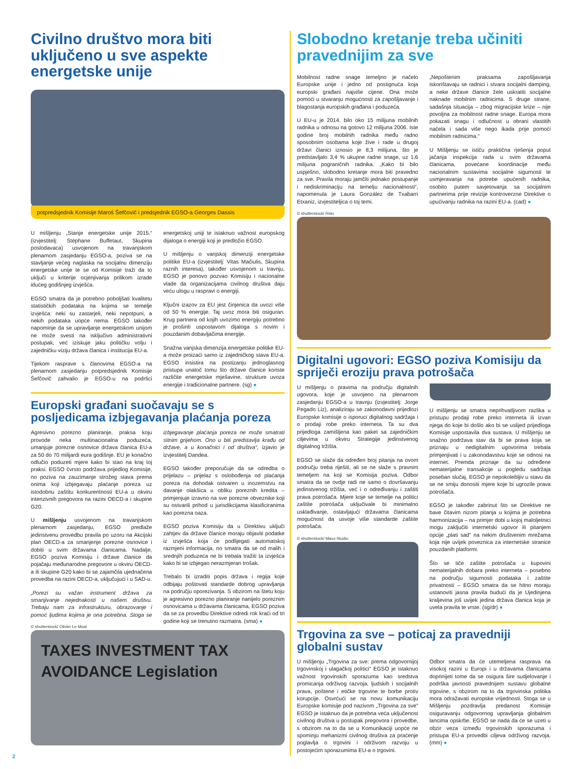Civilno društvo mora biti uključeno u sve aspekte energetske unije
potpredsjednik Komisije Maroš Šefčovič i predsjednik EGSO-a Georges Dassis
U mišljenju „Stanje energetske unije 2015.“ (izvjestitelj: Stéphane Buffetaut, Skupina poslodavaca) usvojenom na travanjskom plenarnom zasjedanju EGSO-a, poziva se na stavljanje većeg naglaska na socijalnu dimenziju energetske unije te se od Komisije traži da to uključi u kriterije ocjenjivanja prilikom izrade idućeg godišnjeg izvješća.
EGSO smatra da je potrebno poboljšati kvalitetu statističkih podataka na kojima se temelje izvješća: neki su zastarjeli, neki nepotpuni, a nekih podataka uopće nema. EGSO također napominje da se upravljanje energetskom unijom ne može svesti na isključivo administrativni postupak, već iziskuje jaku političku volju i zajedničku viziju država članica i institucija EU-a.
Tijekom rasprave s članovima EGSO-a na plenarnom zasjedanju potpredsjednik Komisije Šefčovič zahvalio je EGSO-u na podršci energetskoj uniji te istaknuo važnost europskog dijaloga o energiji koji je predložio EGSO.
U mišljenju o vanjskoj dimenziji energetske politike EU-a (izvjestitelj: Vitas Mačiulis, Skupina raznih interesa), također usvojenom u travnju, EGSO je ponovo pozvao Komisiju i nacionalne vlade da organizacijama civilnog društva daju veću ulogu u raspravi o energiji.
Ključni izazov za EU jest činjenica da uvozi više od 50 % energije. Taj uvoz mora biti osiguran. Krug partnera od kojih uvozimo energiju potrebno je proširiti uspostavom dijaloga s novim i pouzdanim dobavljačima energije.
Snažna vanjska dimenzija energetske politike EU-a može proizaći samo iz zajedničkog stava EU-a. EGSO insistira na postizanju jednoglasnog pristupa unatoč tomu što države članice koriste različite energetske mješavine, strukture uvoza energije i tradicionalne partnere. (sg) ●
Europski građani suočavaju se s posljedicama izbjegavanja plaćanja poreza
Agresivno porezno planiranje, praksa koju provode neka multinacionalna poduzeća, umanjuje porezne osnovice država članica EU-a za 50 do 70 milijardi eura godišnje. EU je konačno odlučio poduzeti mjere kako bi stao na kraj toj praksi. EGSO čvrsto podržava prijedlog Komisije, no poziva na zauzimanje strožeg stava prema onima koji izbjegavaju plaćanje poreza uz istodobnu zaštitu konkurentnosti EU-a u okviru intenzivnih pregovora na razini OECD-a i skupine G20.
U mišljenju usvojenom na travanjskom plenarnom zasjedanju, EGSO predlaže jedinstvenu provedbu pravila po uzoru na Akcijski plan OECD-a za smanjenje porezne osnovice i dobiti u svim državama članicama. Nadalje, EGSO poziva Komisiju i države članice da pojačaju međunarodne pregovore u okviru OECD-a ili skupine G20 kako bi se zajamčila ujednačena provedba na razini OECD-a, uključujući i u SAD-u.
„Porezi su važan instrument država za smanjivanje nejednakosti u našem društvu. Trebaju nam za infrastrukturu, obrazovanje i pomoć ljudima kojima je ona potrebna. Stoga se izbjegavanje plaćanja poreza ne može smatrati sitnim grijehom. Ono u biti predstavlja krađu od države, a u konačnici i od društva“, izjavio je izvjestitelj Dandea.
EGSO također preporučuje da se odredba o prijelazu – prijelaz s oslobođenja od plaćanja poreza na dohodak ostvaren u inozemstvu na davanje olakšica u obliku poreznih kredita – primjenjuje izravno na sve porezne obveznike koji su ostvarili prihod u jurisdikcijama klasificiranima kao porezna oaza.
EGSO poziva Komisiju da u Direktivu uključi zahtjev da države članice moraju objaviti podatke iz izvješća koja će podlijegati automatskoj razmjeni informacija, no smatra da se od malih i srednjih poduzeća ne bi trebala tražiti ta izvješća kako bi se izbjegao nerazmjeran trošak.
Trebalo bi izraditi popis država i regija koje odbijaju poštovati standarde dobrog upravljanja na području oporezivanja. S obzirom na štetu koju je agresivno porezno planiranje nanijelo poreznim osnovicama u državama članicama, EGSO poziva da se za provedbu Direktive odredi rok kraći od tri godine koji se trenutno razmatra. (sma) ●
© shutterstock/ Olivier Le Moal
TAXES INVESTMENT TAX AVOIDANCE Legislation
Slobodno kretanje treba učiniti pravednijim za sve
Mobilnost radne snage temeljno je načelo Europske unije i jedno od postignuća koja europski građani najviše cijene. Ona može pomoći u stvaranju mogućnosti za zapošljavanje i blagostanja europskih građana i poduzeća.
U EU-u je 2014. bilo oko 15 milijuna mobilnih radnika u odnosu na gotovo 12 milijuna 2006. Iste godine broj mobilnih radnika među radno sposobnim osobama koje žive i rade u drugoj državi članici iznosio je 8,3 milijuna, što je predstavljalo 3,4 % ukupne radne snage, uz 1,6 milijuna pograničnih radnika. „Kako bi bilo uspješno, slobodno kretanje mora biti pravedno za sve. Pravila moraju jamčiti jednako postupanje i nediskriminaciju na temelju nacionalnosti“, napomenula je Laura González de Txabarri Etxaniz, izvjestiteljica o toj temi.
„Nepoštenim praksama zapošljavanja iskorištavaju se radnici i stvara socijalni damping, a neke države članice žele uskratiti socijalne naknade mobilnim radnicima. S druge strane, sadašnja situacija – zbog migracijske krize – nije povoljna za mobilnost radne snage. Europa mora pokazati snagu i odlučnost u obrani vlastitih načela i sada više nego ikada prije pomoći mobilnim radnicima.“
U Mišljenju se ističu praktična rješenja poput jačanja inspekcija rada u svim državama članicama, povećane koordinacije među nacionalnim sustavima socijalne sigurnosti te usmjeravanja na potrebe upućenih radnika, osobito putem savjetovanja sa socijalnim partnerima prije revizije kontroverzne Direktive o upućivanju radnika na razini EU-a. (cad) ●
© shutterstock/ Rido
Digitalni ugovori: EGSO poziva Komisiju da spriječi eroziju prava potrošača
U mišljenju o pravima na području digitalnih ugovora, koje je usvojeno na plenarnom zasjedanju EGSO-a u travnju (izvjestitelj: Jorge Pegado Liz), analiziraju se zakonodavni prijedlozi Europske komisije o isporuci digitalnog sadržaja i o prodaji robe preko interneta. Ta su dva prijedloga zamišljena kao paket sa zajedničkim ciljevima u okviru Strategije jedinstvenog digitalnog tržišta.
EGSO se slaže da određen broj pitanja na ovom području treba riješiti, ali se ne slaže s pravnim temeljem na koji se Komisija poziva. Odbor smatra da se ovdje radi ne samo o dovršavanju jedinstvenog tržišta, već i o određivanju i zaštiti prava potrošača. Mjere koje se temelje na politici zaštite potrošača uključivale bi minimalno usklađivanje, ostavljajući državama članicama mogućnost da usvoje više standarde zaštite potrošača.
© shutterstock/ Maxx-Studio
U mišljenju se smatra neprihvatljivom razlika u pristupu prodaji robe preko interneta ili izvan njega do koje bi došlo ako bi se uslijed prijedloga Komisije uspostavila dva sustava. U mišljenju se snažno podržava stav da bi se prava koja se priznaju u nedigitalnim ugovorima trebala primjenjivati i u zakonodavstvu koje se odnosi na internet. Premda priznaje da su određene nematerijalne transakcije u pogledu sadržaja poseban slučaj, EGSO je nepokolebljiv u stavu da se ne smiju donositi mjere koje bi ugrozile prava potrošača.
EGSO je također zabrinut što se Direktive ne bave čitavim nizom pitanja u kojima je potrebna harmonizacija – na primjer dobi u kojoj maloljetnici mogu zaključiti internetski ugovor ili pitanjem opcije „plati sad“ na nekim društvenim mrežama koja nije uvijek poveznica za internetske stranice pouzdanih platformi.
Što se tiče zaštite potrošača u kupovini nematerijalnih dobara preko interneta – posebno na području sigurnosti podataka i zaštite privatnosti – EGSO smatra da se hitno moraju ustanoviti jasna pravila budući da je Ujedinjena kraljevina još uvijek jedina država članica koja je uvela pravila te vrste. (sg/dr) ●
Trgovina za sve – poticaj za pravedniji globalni sustav
U mišljenju „Trgovina za sve: prema odgovornijoj trgovinskoj i ulagačkoj politici“ EGSO je istaknuo važnost trgovinskih sporazuma kao sredstva promicanja održivog razvoja, ljudskih i socijalnih prava, poštene i etičke trgovine te borbe protiv korupcije. Osvrćući se na novu komunikaciju Europske komisije pod nazivom „Trgovina za sve“ EGSO je istaknuo da je potrebna veća uključenost civilnog društva u postupak pregovora i provedbe, s obzirom na to da se u Komunikaciji uopće ne spominju mehanizmi civilnog društva za praćenje poglavlja o trgovini i održivom razvoju u postojećim sporazumima EU-a o trgovini.
Odbor smatra da će utemeljena rasprava na visokoj razini u Europi i u državama članicama doprinijeti tome da se osigura šire sudjelovanje i podrška javnosti pravednijem sustavu globalne trgovine, s obzirom na to da trgovinska politika mora odražavati europske vrijednosti. Stoga se u Mišljenju pozdravlja predanost Komisije osiguravanju odgovornog upravljanja globalnim lancima opskrbe. EGSO se nada da će se uzeti u obzir veza između trgovinskih sporazuma i pristupa EU-a provedbi ciljeva održivog razvoja. (mm) ●
2